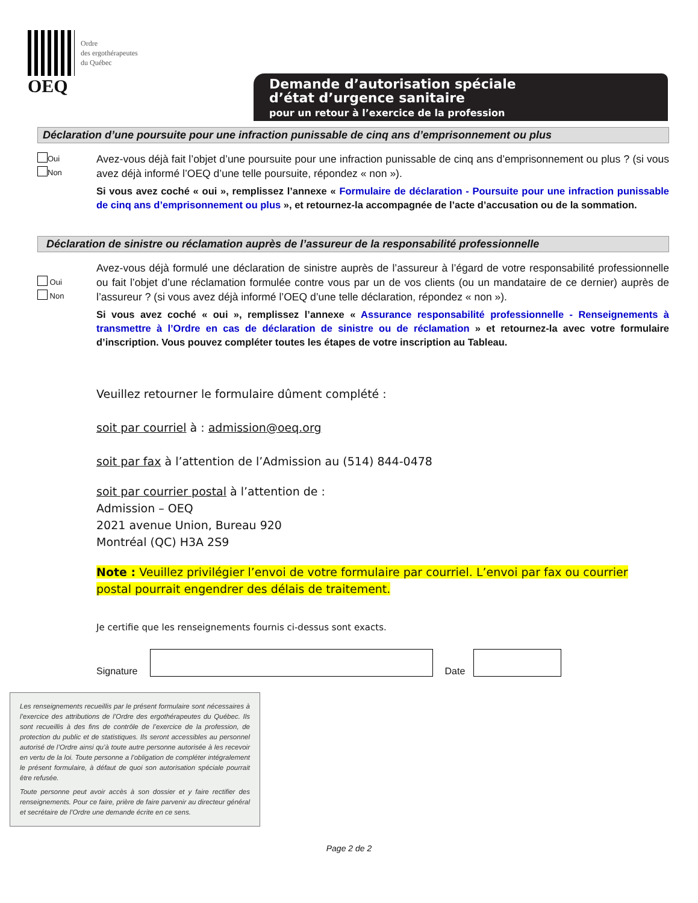OEQ
Ordre
des ergothérapeutes
du Québec
Demande d’autorisation spéciale
d’état d’urgence sanitaire
pour un retour à l’exercice de la profession
Déclaration d’une poursuite pour une infraction punissable de cinq ans d’emprisonnement ou plus
Oui
Non
Avez-vous déjà fait l’objet d’une poursuite pour une infraction punissable de cinq ans d’emprisonnement ou plus ? (si vous avez déjà informé l’OEQ d’une telle poursuite, répondez « non »).
Si vous avez coché « oui », remplissez l’annexe « Formulaire de déclaration - Poursuite pour une infraction punissable de cinq ans d’emprisonnement ou plus », et retournez-la accompagnée de l’acte d’accusation ou de la sommation.
Déclaration de sinistre ou réclamation auprès de l’assureur de la responsabilité professionnelle
Oui
Non
Avez-vous déjà formulé une déclaration de sinistre auprès de l’assureur à l’égard de votre responsabilité professionnelle ou fait l’objet d’une réclamation formulée contre vous par un de vos clients (ou un mandataire de ce dernier) auprès de l’assureur ? (si vous avez déjà informé l’OEQ d’une telle déclaration, répondez « non »).
Si vous avez coché « oui », remplissez l’annexe « Assurance responsabilité professionnelle - Renseignements à transmettre à l’Ordre en cas de déclaration de sinistre ou de réclamation » et retournez-la avec votre formulaire d’inscription. Vous pouvez compléter toutes les étapes de votre inscription au Tableau.
Veuillez retourner le formulaire dûment complété :
soit par courriel à : admission@oeq.org
soit par fax à l’attention de l’Admission au (514) 844-0478
soit par courrier postal à l’attention de :
Admission – OEQ
2021 avenue Union, Bureau 920
Montréal (QC) H3A 2S9
Note : Veuillez privilégier l’envoi de votre formulaire par courriel. L’envoi par fax ou courrier postal pourrait engendrer des délais de traitement.
Je certifie que les renseignements fournis ci-dessus sont exacts.
Signature
Date
Les renseignements recueillis par le présent formulaire sont nécessaires à l’exercice des attributions de l’Ordre des ergothérapeutes du Québec. Ils sont recueillis à des fins de contrôle de l’exercice de la profession, de protection du public et de statistiques. Ils seront accessibles au personnel autorisé de l’Ordre ainsi qu’à toute autre personne autorisée à les recevoir en vertu de la loi. Toute personne a l’obligation de compléter intégralement le présent formulaire, à défaut de quoi son autorisation spéciale pourrait être refusée.
Toute personne peut avoir accès à son dossier et y faire rectifier des renseignements. Pour ce faire, prière de faire parvenir au directeur général et secrétaire de l’Ordre une demande écrite en ce sens.
Page 2 de 2